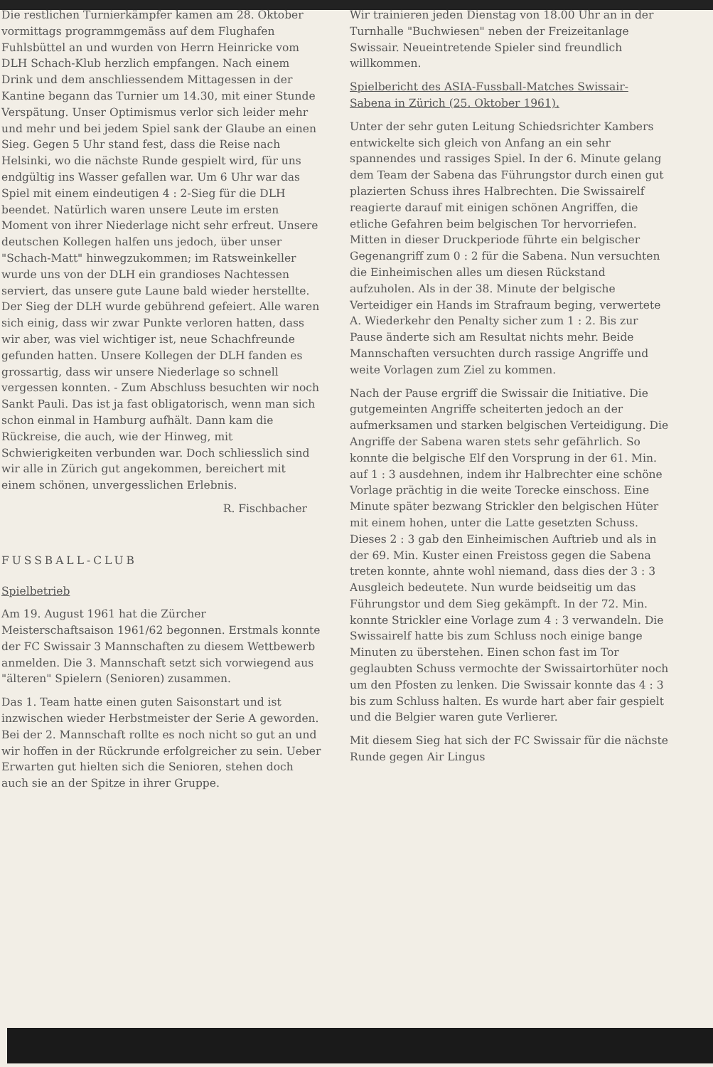Die restlichen Turnierkämpfer kamen am 28. Oktober vormittags programmgemäss auf dem Flughafen Fuhlsbüttel an und wurden von Herrn Heinricke vom DLH Schach-Klub herzlich empfangen. Nach einem Drink und dem anschliessendem Mittagessen in der Kantine begann das Turnier um 14.30, mit einer Stunde Verspätung. Unser Optimismus verlor sich leider mehr und mehr und bei jedem Spiel sank der Glaube an einen Sieg. Gegen 5 Uhr stand fest, dass die Reise nach Helsinki, wo die nächste Runde gespielt wird, für uns endgültig ins Wasser gefallen war. Um 6 Uhr war das Spiel mit einem eindeutigen 4 : 2-Sieg für die DLH beendet. Natürlich waren unsere Leute im ersten Moment von ihrer Niederlage nicht sehr erfreut. Unsere deutschen Kollegen halfen uns jedoch, über unser "Schach-Matt" hinwegzukommen; im Ratsweinkeller wurde uns von der DLH ein grandioses Nachtessen serviert, das unsere gute Laune bald wieder herstellte. Der Sieg der DLH wurde gebührend gefeiert. Alle waren sich einig, dass wir zwar Punkte verloren hatten, dass wir aber, was viel wichtiger ist, neue Schachfreunde gefunden hatten. Unsere Kollegen der DLH fanden es grossartig, dass wir unsere Niederlage so schnell vergessen konnten. - Zum Abschluss besuchten wir noch Sankt Pauli. Das ist ja fast obligatorisch, wenn man sich schon einmal in Hamburg aufhält. Dann kam die Rückreise, die auch, wie der Hinweg, mit Schwierigkeiten verbunden war. Doch schliesslich sind wir alle in Zürich gut angekommen, bereichert mit einem schönen, unvergesslichen Erlebnis.
R. Fischbacher
FUSSBALL-CLUB
Spielbetrieb
Am 19. August 1961 hat die Zürcher Meisterschaftsaison 1961/62 begonnen. Erstmals konnte der FC Swissair 3 Mannschaften zu diesem Wettbewerb anmelden. Die 3. Mannschaft setzt sich vorwiegend aus "älteren" Spielern (Senioren) zusammen.
Das 1. Team hatte einen guten Saisonstart und ist inzwischen wieder Herbstmeister der Serie A geworden. Bei der 2. Mannschaft rollte es noch nicht so gut an und wir hoffen in der Rückrunde erfolgreicher zu sein. Ueber Erwarten gut hielten sich die Senioren, stehen doch auch sie an der Spitze in ihrer Gruppe.
Wir trainieren jeden Dienstag von 18.00 Uhr an in der Turnhalle "Buchwiesen" neben der Freizeitanlage Swissair. Neueintretende Spieler sind freundlich willkommen.
Spielbericht des ASIA-Fussball-Matches Swissair-Sabena in Zürich (25. Oktober 1961).
Unter der sehr guten Leitung Schiedsrichter Kambers entwickelte sich gleich von Anfang an ein sehr spannendes und rassiges Spiel. In der 6. Minute gelang dem Team der Sabena das Führungstor durch einen gut plazierten Schuss ihres Halbrechten. Die Swissairelf reagierte darauf mit einigen schönen Angriffen, die etliche Gefahren beim belgischen Tor hervorriefen. Mitten in dieser Druckperiode führte ein belgischer Gegenangriff zum 0 : 2 für die Sabena. Nun versuchten die Einheimischen alles um diesen Rückstand aufzuholen. Als in der 38. Minute der belgische Verteidiger ein Hands im Strafraum beging, verwertete A. Wiederkehr den Penalty sicher zum 1 : 2. Bis zur Pause änderte sich am Resultat nichts mehr. Beide Mannschaften versuchten durch rassige Angriffe und weite Vorlagen zum Ziel zu kommen.
Nach der Pause ergriff die Swissair die Initiative. Die gutgemeinten Angriffe scheiterten jedoch an der aufmerksamen und starken belgischen Verteidigung. Die Angriffe der Sabena waren stets sehr gefährlich. So konnte die belgische Elf den Vorsprung in der 61. Min. auf 1 : 3 ausdehnen, indem ihr Halbrechter eine schöne Vorlage prächtig in die weite Torecke einschoss. Eine Minute später bezwang Strickler den belgischen Hüter mit einem hohen, unter die Latte gesetzten Schuss. Dieses 2 : 3 gab den Einheimischen Auftrieb und als in der 69. Min. Kuster einen Freistoss gegen die Sabena treten konnte, ahnte wohl niemand, dass dies der 3 : 3 Ausgleich bedeutete. Nun wurde beidseitig um das Führungstor und dem Sieg gekämpft. In der 72. Min. konnte Strickler eine Vorlage zum 4 : 3 verwandeln. Die Swissairelf hatte bis zum Schluss noch einige bange Minuten zu überstehen. Einen schon fast im Tor geglaubten Schuss vermochte der Swissairtorhüter noch um den Pfosten zu lenken. Die Swissair konnte das 4 : 3 bis zum Schluss halten. Es wurde hart aber fair gespielt und die Belgier waren gute Verlierer.
Mit diesem Sieg hat sich der FC Swissair für die nächste Runde gegen Air Lingus